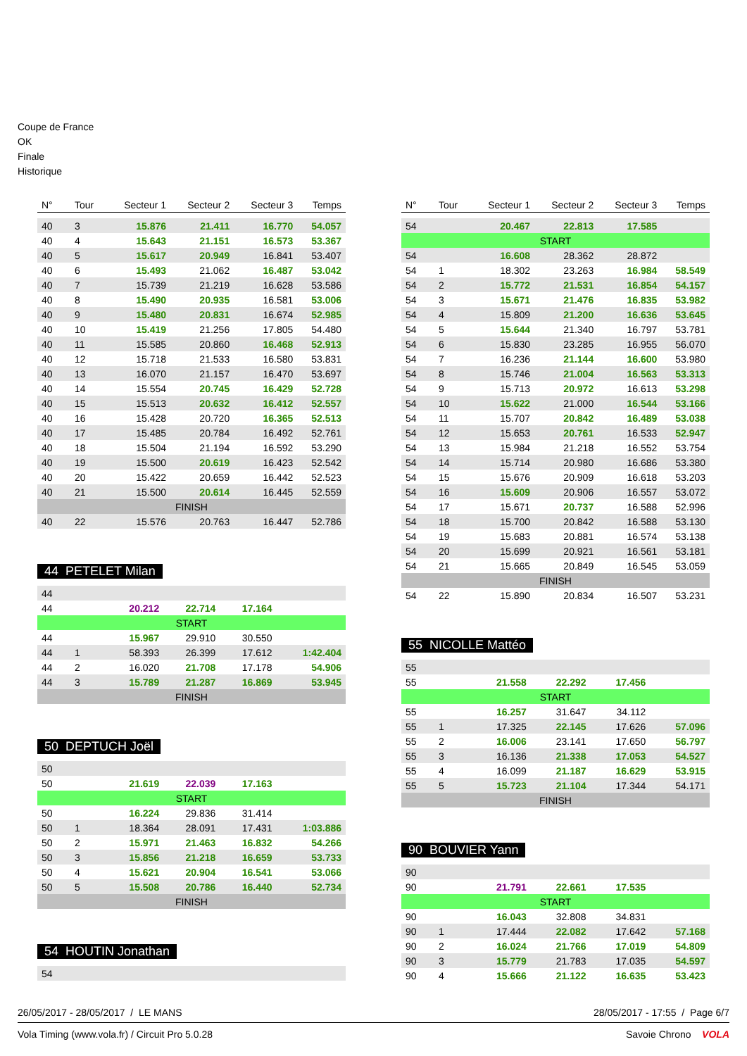Coupe de France
OK
Finale
Historique
| N° | Tour | Secteur 1 | Secteur 2 | Secteur 3 | Temps |
| --- | --- | --- | --- | --- | --- |
| 40 | 3 | 15.876 | 21.411 | 16.770 | 54.057 |
| 40 | 4 | 15.643 | 21.151 | 16.573 | 53.367 |
| 40 | 5 | 15.617 | 20.949 | 16.841 | 53.407 |
| 40 | 6 | 15.493 | 21.062 | 16.487 | 53.042 |
| 40 | 7 | 15.739 | 21.219 | 16.628 | 53.586 |
| 40 | 8 | 15.490 | 20.935 | 16.581 | 53.006 |
| 40 | 9 | 15.480 | 20.831 | 16.674 | 52.985 |
| 40 | 10 | 15.419 | 21.256 | 17.805 | 54.480 |
| 40 | 11 | 15.585 | 20.860 | 16.468 | 52.913 |
| 40 | 12 | 15.718 | 21.533 | 16.580 | 53.831 |
| 40 | 13 | 16.070 | 21.157 | 16.470 | 53.697 |
| 40 | 14 | 15.554 | 20.745 | 16.429 | 52.728 |
| 40 | 15 | 15.513 | 20.632 | 16.412 | 52.557 |
| 40 | 16 | 15.428 | 20.720 | 16.365 | 52.513 |
| 40 | 17 | 15.485 | 20.784 | 16.492 | 52.761 |
| 40 | 18 | 15.504 | 21.194 | 16.592 | 53.290 |
| 40 | 19 | 15.500 | 20.619 | 16.423 | 52.542 |
| 40 | 20 | 15.422 | 20.659 | 16.442 | 52.523 |
| 40 | 21 | 15.500 | 20.614 | 16.445 | 52.559 |
| FINISH | | | | | |
| 40 | 22 | 15.576 | 20.763 | 16.447 | 52.786 |
44 PETELET Milan
| 44 | | | | | |
| 44 | | 20.212 | 22.714 | 17.164 | |
| START | | | | | |
| 44 | | 15.967 | 29.910 | 30.550 | |
| 44 | 1 | 58.393 | 26.399 | 17.612 | 1:42.404 |
| 44 | 2 | 16.020 | 21.708 | 17.178 | 54.906 |
| 44 | 3 | 15.789 | 21.287 | 16.869 | 53.945 |
| FINISH | | | | | |
50 DEPTUCH Joël
| 50 | | | | | |
| 50 | | 21.619 | 22.039 | 17.163 | |
| START | | | | | |
| 50 | | 16.224 | 29.836 | 31.414 | |
| 50 | 1 | 18.364 | 28.091 | 17.431 | 1:03.886 |
| 50 | 2 | 15.971 | 21.463 | 16.832 | 54.266 |
| 50 | 3 | 15.856 | 21.218 | 16.659 | 53.733 |
| 50 | 4 | 15.621 | 20.904 | 16.541 | 53.066 |
| 50 | 5 | 15.508 | 20.786 | 16.440 | 52.734 |
| FINISH | | | | | |
54 HOUTIN Jonathan
| 54 | |
| N° | Tour | Secteur 1 | Secteur 2 | Secteur 3 | Temps |
| --- | --- | --- | --- | --- | --- |
| 54 | | 20.467 | 22.813 | 17.585 | |
| START | | | | | |
| 54 | | 16.608 | 28.362 | 28.872 | |
| 54 | 1 | 18.302 | 23.263 | 16.984 | 58.549 |
| 54 | 2 | 15.772 | 21.531 | 16.854 | 54.157 |
| 54 | 3 | 15.671 | 21.476 | 16.835 | 53.982 |
| 54 | 4 | 15.809 | 21.200 | 16.636 | 53.645 |
| 54 | 5 | 15.644 | 21.340 | 16.797 | 53.781 |
| 54 | 6 | 15.830 | 23.285 | 16.955 | 56.070 |
| 54 | 7 | 16.236 | 21.144 | 16.600 | 53.980 |
| 54 | 8 | 15.746 | 21.004 | 16.563 | 53.313 |
| 54 | 9 | 15.713 | 20.972 | 16.613 | 53.298 |
| 54 | 10 | 15.622 | 21.000 | 16.544 | 53.166 |
| 54 | 11 | 15.707 | 20.842 | 16.489 | 53.038 |
| 54 | 12 | 15.653 | 20.761 | 16.533 | 52.947 |
| 54 | 13 | 15.984 | 21.218 | 16.552 | 53.754 |
| 54 | 14 | 15.714 | 20.980 | 16.686 | 53.380 |
| 54 | 15 | 15.676 | 20.909 | 16.618 | 53.203 |
| 54 | 16 | 15.609 | 20.906 | 16.557 | 53.072 |
| 54 | 17 | 15.671 | 20.737 | 16.588 | 52.996 |
| 54 | 18 | 15.700 | 20.842 | 16.588 | 53.130 |
| 54 | 19 | 15.683 | 20.881 | 16.574 | 53.138 |
| 54 | 20 | 15.699 | 20.921 | 16.561 | 53.181 |
| 54 | 21 | 15.665 | 20.849 | 16.545 | 53.059 |
| FINISH | | | | | |
| 54 | 22 | 15.890 | 20.834 | 16.507 | 53.231 |
55 NICOLLE Mattéo
| 55 | | | | | |
| 55 | | 21.558 | 22.292 | 17.456 | |
| START | | | | | |
| 55 | | 16.257 | 31.647 | 34.112 | |
| 55 | 1 | 17.325 | 22.145 | 17.626 | 57.096 |
| 55 | 2 | 16.006 | 23.141 | 17.650 | 56.797 |
| 55 | 3 | 16.136 | 21.338 | 17.053 | 54.527 |
| 55 | 4 | 16.099 | 21.187 | 16.629 | 53.915 |
| 55 | 5 | 15.723 | 21.104 | 17.344 | 54.171 |
| FINISH | | | | | |
90 BOUVIER Yann
| 90 | | | | | |
| 90 | | 21.791 | 22.661 | 17.535 | |
| START | | | | | |
| 90 | | 16.043 | 32.808 | 34.831 | |
| 90 | 1 | 17.444 | 22.082 | 17.642 | 57.168 |
| 90 | 2 | 16.024 | 21.766 | 17.019 | 54.809 |
| 90 | 3 | 15.779 | 21.783 | 17.035 | 54.597 |
| 90 | 4 | 15.666 | 21.122 | 16.635 | 53.423 |
26/05/2017 - 28/05/2017 / LE MANS 28/05/2017 - 17:55 / Page 6/7
Vola Timing (www.vola.fr) / Circuit Pro 5.0.28 Savoie Chrono VOLA